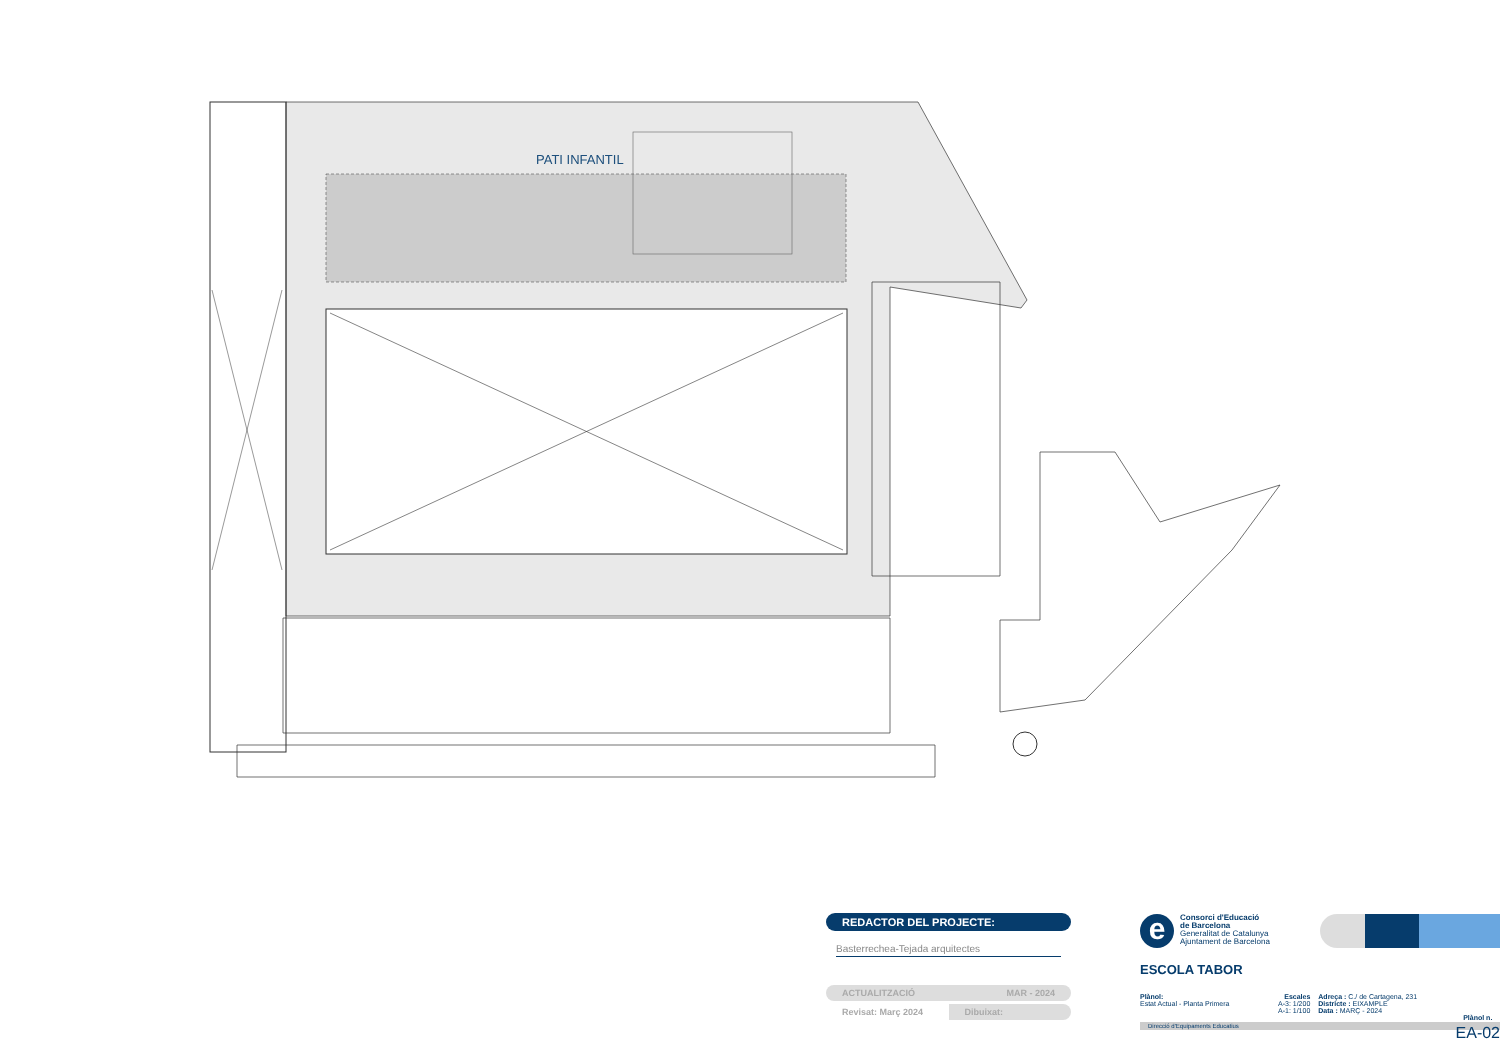PATI INFANTIL
REDACTOR DEL PROJECTE:
Basterrechea-Tejada arquitectes
ACTUALITZACIÓ MAR - 2024
Revisat: Març 2024 Dibuixat:
e
Consorci d'Educació
de Barcelona
Generalitat de Catalunya
Ajuntament de Barcelona
ESCOLA TABOR
Plànol:
Estat Actual - Planta Primera
Escales
A-3: 1/200
A-1: 1/100
Adreça : C./ de Cartagena, 231
Districte : EIXAMPLE
Data : MARÇ - 2024
Plànol n.
EA-02
Direcció d'Equipaments Educatius